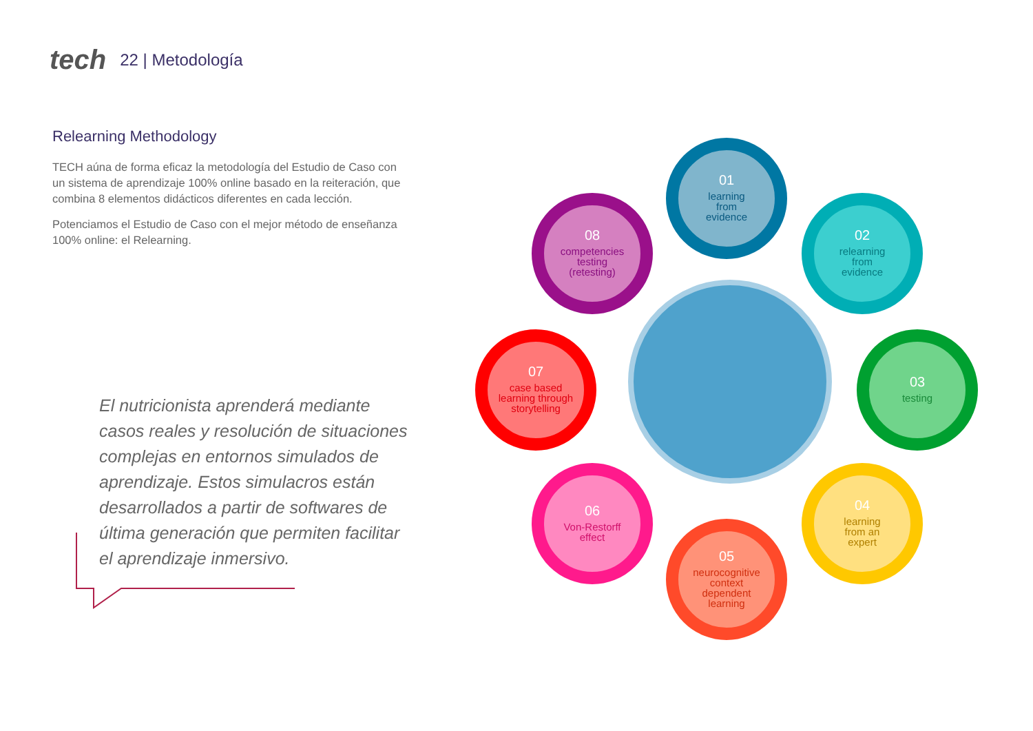tech 22 | Metodología
Relearning Methodology
TECH aúna de forma eficaz la metodología del Estudio de Caso con un sistema de aprendizaje 100% online basado en la reiteración, que combina 8 elementos didácticos diferentes en cada lección.
Potenciamos el Estudio de Caso con el mejor método de enseñanza 100% online: el Relearning.
El nutricionista aprenderá mediante casos reales y resolución de situaciones complejas en entornos simulados de aprendizaje. Estos simulacros están desarrollados a partir de softwares de última generación que permiten facilitar el aprendizaje inmersivo.
01
learning
from
evidence
02
relearning
from
evidence
03
testing
04
learning
from an
expert
05
neurocognitive
context
dependent
learning
06
Von-Restorff
effect
07
case based
learning through
storytelling
08
competencies
testing
(retesting)